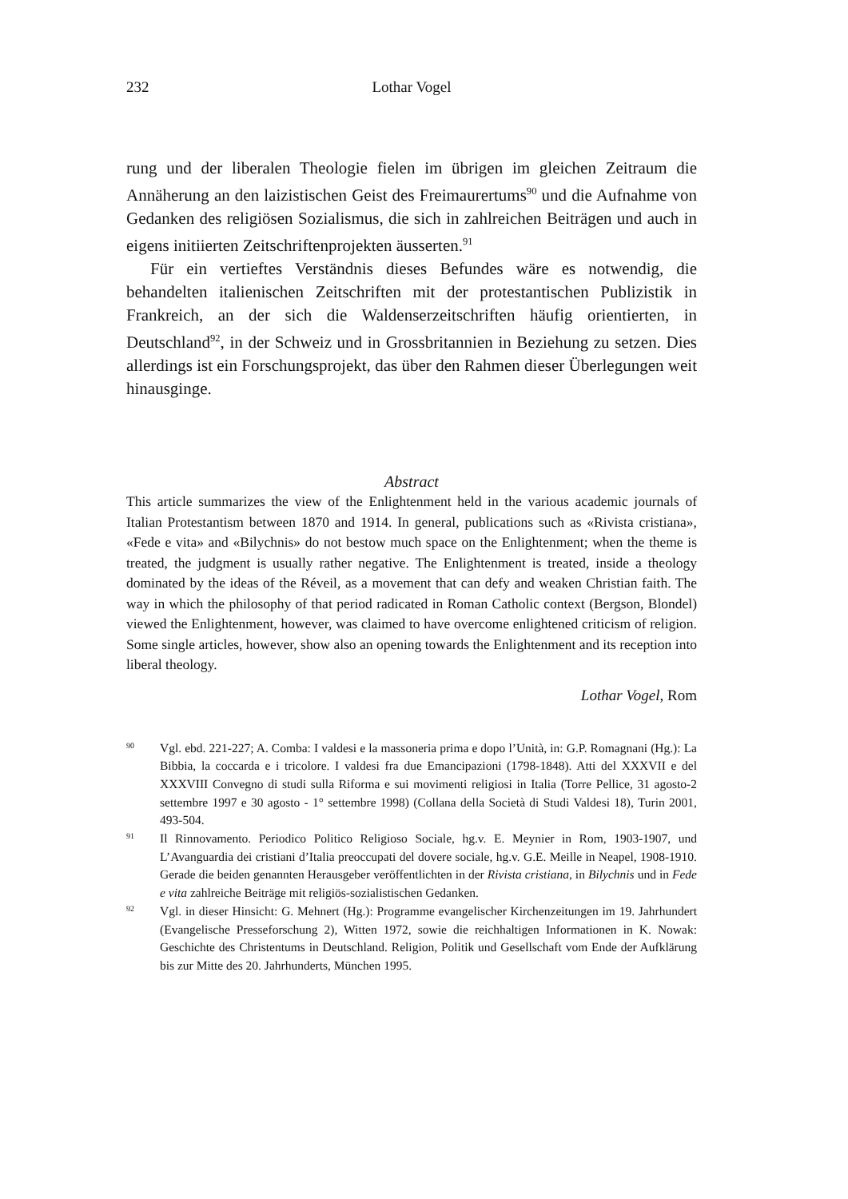232 Lothar Vogel
rung und der liberalen Theologie fielen im übrigen im gleichen Zeitraum die Annäherung an den laizistischen Geist des Freimaurertums<sup>90</sup> und die Aufnahme von Gedanken des religiösen Sozialismus, die sich in zahlreichen Beiträgen und auch in eigens initiierten Zeitschriftenprojekten äusserten.<sup>91</sup>
Für ein vertieftes Verständnis dieses Befundes wäre es notwendig, die behandelten italienischen Zeitschriften mit der protestantischen Publizistik in Frankreich, an der sich die Waldenserzeitschriften häufig orientierten, in Deutschland<sup>92</sup>, in der Schweiz und in Grossbritannien in Beziehung zu setzen. Dies allerdings ist ein Forschungsprojekt, das über den Rahmen dieser Überlegungen weit hinausginge.
Abstract
This article summarizes the view of the Enlightenment held in the various academic journals of Italian Protestantism between 1870 and 1914. In general, publications such as «Rivista cristiana», «Fede e vita» and «Bilychnis» do not bestow much space on the Enlightenment; when the theme is treated, the judgment is usually rather negative. The Enlightenment is treated, inside a theology dominated by the ideas of the Réveil, as a movement that can defy and weaken Christian faith. The way in which the philosophy of that period radicated in Roman Catholic context (Bergson, Blondel) viewed the Enlightenment, however, was claimed to have overcome enlightened criticism of religion. Some single articles, however, show also an opening towards the Enlightenment and its reception into liberal theology.
Lothar Vogel, Rom
90 Vgl. ebd. 221-227; A. Comba: I valdesi e la massoneria prima e dopo l’Unità, in: G.P. Romagnani (Hg.): La Bibbia, la coccarda e i tricolore. I valdesi fra due Emancipazioni (1798-1848). Atti del XXXVII e del XXXVIII Convegno di studi sulla Riforma e sui movimenti religiosi in Italia (Torre Pellice, 31 agosto-2 settembre 1997 e 30 agosto - 1° settembre 1998) (Collana della Società di Studi Valdesi 18), Turin 2001, 493-504.
91 Il Rinnovamento. Periodico Politico Religioso Sociale, hg.v. E. Meynier in Rom, 1903-1907, und L’Avanguardia dei cristiani d’Italia preoccupati del dovere sociale, hg.v. G.E. Meille in Neapel, 1908-1910. Gerade die beiden genannten Herausgeber veröffentlichten in der Rivista cristiana, in Bilychnis und in Fede e vita zahlreiche Beiträge mit religiös-sozialistischen Gedanken.
92 Vgl. in dieser Hinsicht: G. Mehnert (Hg.): Programme evangelischer Kirchenzeitungen im 19. Jahrhundert (Evangelische Presseforschung 2), Witten 1972, sowie die reichhaltigen Informationen in K. Nowak: Geschichte des Christentums in Deutschland. Religion, Politik und Gesellschaft vom Ende der Aufklärung bis zur Mitte des 20. Jahrhunderts, München 1995.